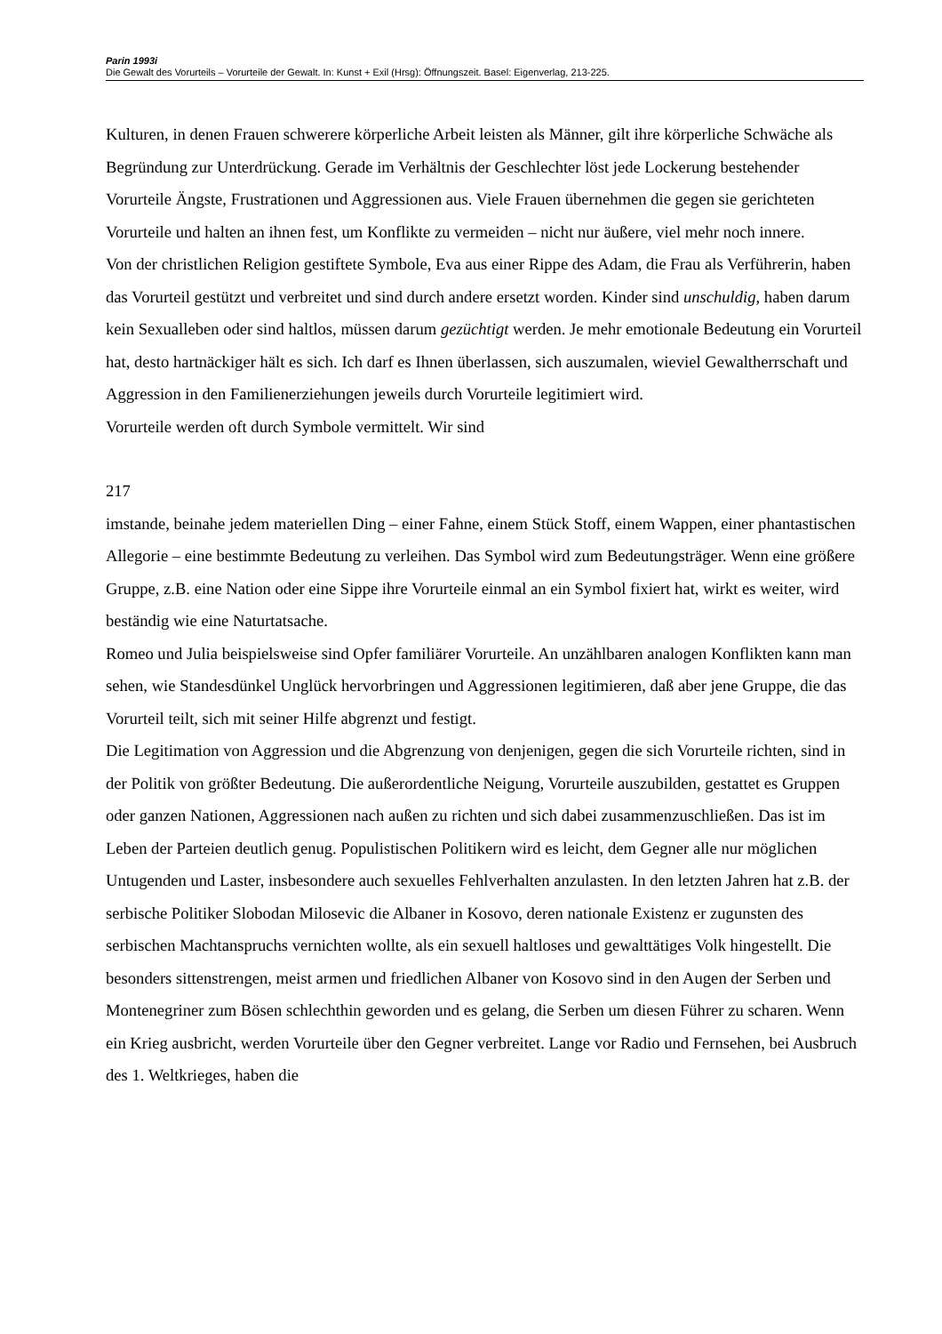Parin 1993i
Die Gewalt des Vorurteils – Vorurteile der Gewalt. In: Kunst + Exil (Hrsg): Öffnungszeit. Basel: Eigenverlag, 213-225.
Kulturen, in denen Frauen schwerere körperliche Arbeit leisten als Männer, gilt ihre körperliche Schwäche als Begründung zur Unterdrückung. Gerade im Verhältnis der Geschlechter löst jede Lockerung bestehender Vorurteile Ängste, Frustrationen und Aggressionen aus. Viele Frauen übernehmen die gegen sie gerichteten Vorurteile und halten an ihnen fest, um Konflikte zu vermeiden – nicht nur äußere, viel mehr noch innere.
Von der christlichen Religion gestiftete Symbole, Eva aus einer Rippe des Adam, die Frau als Verführerin, haben das Vorurteil gestützt und verbreitet und sind durch andere ersetzt worden. Kinder sind unschuldig, haben darum kein Sexualleben oder sind haltlos, müssen darum gezüchtigt werden. Je mehr emotionale Bedeutung ein Vorurteil hat, desto hartnäckiger hält es sich. Ich darf es Ihnen überlassen, sich auszumalen, wieviel Gewaltherrschaft und Aggression in den Familienerziehungen jeweils durch Vorurteile legitimiert wird.
Vorurteile werden oft durch Symbole vermittelt. Wir sind
217
imstande, beinahe jedem materiellen Ding – einer Fahne, einem Stück Stoff, einem Wappen, einer phantastischen Allegorie – eine bestimmte Bedeutung zu verleihen. Das Symbol wird zum Bedeutungsträger. Wenn eine größere Gruppe, z.B. eine Nation oder eine Sippe ihre Vorurteile einmal an ein Symbol fixiert hat, wirkt es weiter, wird beständig wie eine Naturtatsache.
Romeo und Julia beispielsweise sind Opfer familiärer Vorurteile. An unzählbaren analogen Konflikten kann man sehen, wie Standesdünkel Unglück hervorbringen und Aggressionen legitimieren, daß aber jene Gruppe, die das Vorurteil teilt, sich mit seiner Hilfe abgrenzt und festigt.
Die Legitimation von Aggression und die Abgrenzung von denjenigen, gegen die sich Vorurteile richten, sind in der Politik von größter Bedeutung. Die außerordentliche Neigung, Vorurteile auszubilden, gestattet es Gruppen oder ganzen Nationen, Aggressionen nach außen zu richten und sich dabei zusammenzuschließen. Das ist im Leben der Parteien deutlich genug. Populistischen Politikern wird es leicht, dem Gegner alle nur möglichen Untugenden und Laster, insbesondere auch sexuelles Fehlverhalten anzulasten. In den letzten Jahren hat z.B. der serbische Politiker Slobodan Milosevic die Albaner in Kosovo, deren nationale Existenz er zugunsten des serbischen Machtanspruchs vernichten wollte, als ein sexuell haltloses und gewalttätiges Volk hingestellt. Die besonders sittenstrengen, meist armen und friedlichen Albaner von Kosovo sind in den Augen der Serben und Montenegriner zum Bösen schlechthin geworden und es gelang, die Serben um diesen Führer zu scharen. Wenn ein Krieg ausbricht, werden Vorurteile über den Gegner verbreitet. Lange vor Radio und Fernsehen, bei Ausbruch des 1. Weltkrieges, haben die